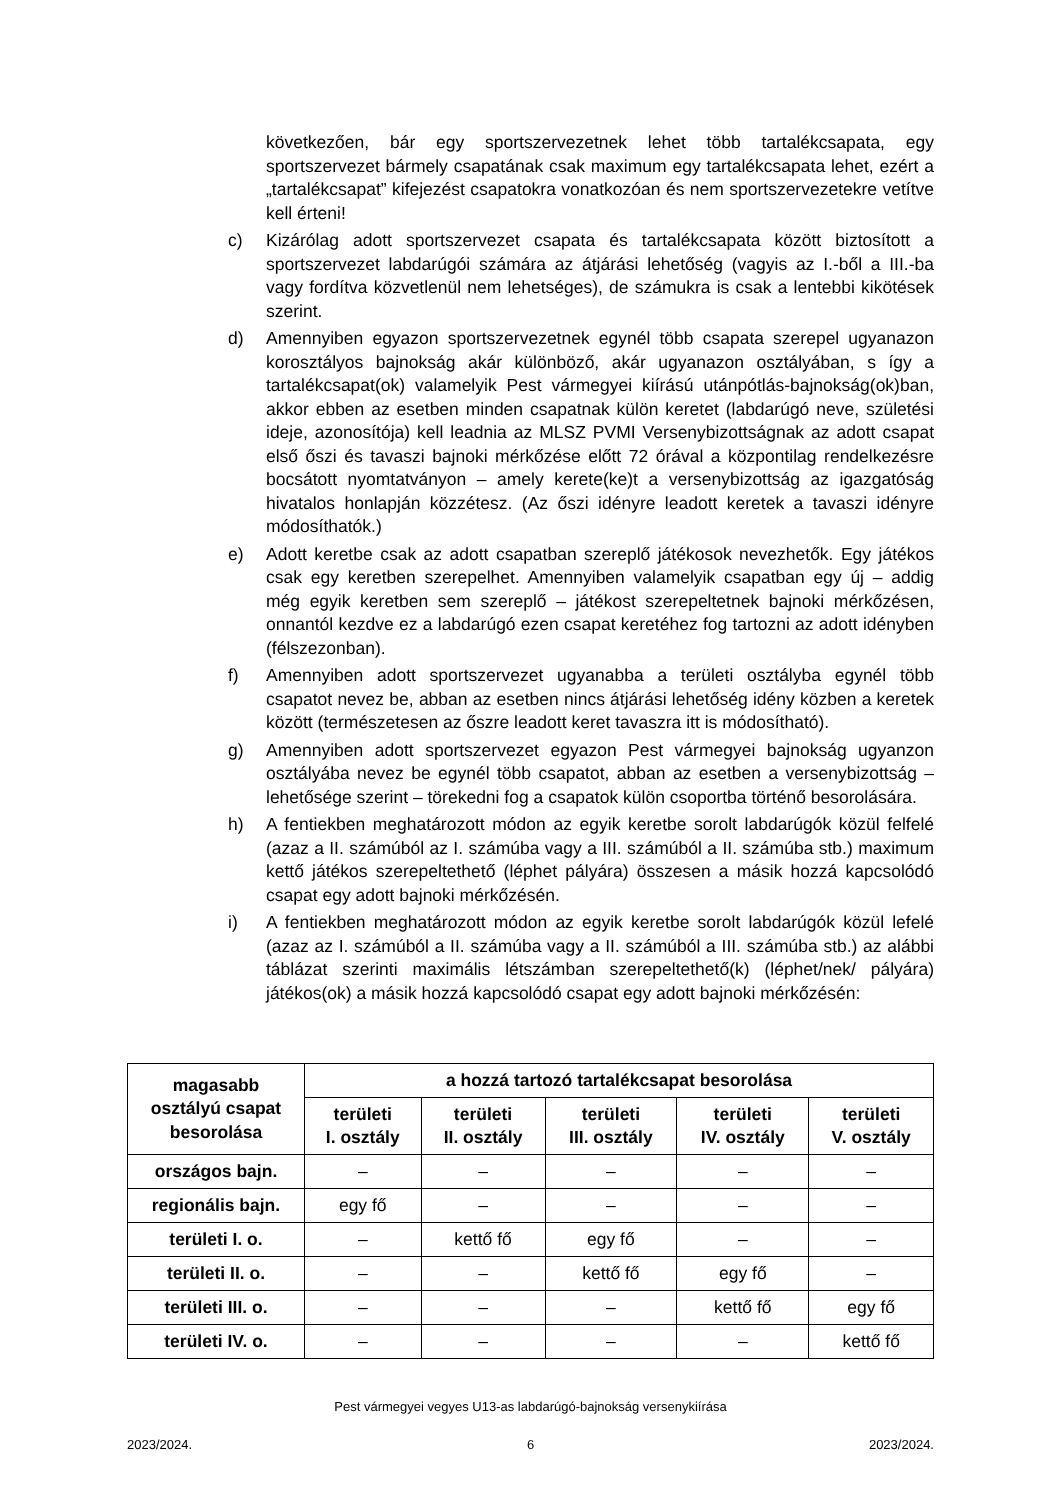következően, bár egy sportszervezetnek lehet több tartalékcsapata, egy sportszervezet bármely csapatának csak maximum egy tartalékcsapata lehet, ezért a „tartalékcsapat” kifejezést csapatokra vonatkozóan és nem sportszervezetekre vetítve kell érteni!
c) Kizárólag adott sportszervezet csapata és tartalékcsapata között biztosított a sportszervezet labdarúgói számára az átjárási lehetőség (vagyis az I.-ből a III.-ba vagy fordítva közvetlenül nem lehetséges), de számukra is csak a lentebbi kikötések szerint.
d) Amennyiben egyazon sportszervezetnek egynél több csapata szerepel ugyanazon korosztályos bajnokság akár különböző, akár ugyanazon osztályában, s így a tartalékcsapat(ok) valamelyik Pest vármegyei kiírású utánpótlás-bajnokság(ok)ban, akkor ebben az esetben minden csapatnak külön keretet (labdarúgó neve, születési ideje, azonosítója) kell leadnia az MLSZ PVMI Versenybizottságnak az adott csapat első őszi és tavaszi bajnoki mérkőzése előtt 72 órával a központilag rendelkezésre bocsátott nyomtatványon – amely kerete(ke)t a versenybizottság az igazgatóság hivatalos honlapján közzétesz. (Az őszi idényre leadott keretek a tavaszi idényre módosíthatók.)
e) Adott keretbe csak az adott csapatban szereplő játékosok nevezhetők. Egy játékos csak egy keretben szerepelhet. Amennyiben valamelyik csapatban egy új – addig még egyik keretben sem szereplő – játékost szerepeltetnek bajnoki mérkőzésen, onnantól kezdve ez a labdarúgó ezen csapat keretéhez fog tartozni az adott idényben (félszezonban).
f) Amennyiben adott sportszervezet ugyanabba a területi osztályba egynél több csapatot nevez be, abban az esetben nincs átjárási lehetőség idény közben a keretek között (természetesen az őszre leadott keret tavaszra itt is módosítható).
g) Amennyiben adott sportszervezet egyazon Pest vármegyei bajnokság ugyanzon osztályába nevez be egynél több csapatot, abban az esetben a versenybizottság – lehetősége szerint – törekedni fog a csapatok külön csoportba történő besorolására.
h) A fentiekben meghatározott módon az egyik keretbe sorolt labdarúgók közül felfelé (azaz a II. számúból az I. számúba vagy a III. számúból a II. számúba stb.) maximum kettő játékos szerepeltethető (léphet pályára) összesen a másik hozzá kapcsolódó csapat egy adott bajnoki mérkőzésén.
i) A fentiekben meghatározott módon az egyik keretbe sorolt labdarúgók közül lefelé (azaz az I. számúból a II. számúba vagy a II. számúból a III. számúba stb.) az alábbi táblázat szerinti maximális létszámban szerepeltethető(k) (léphet/nek/ pályára) játékos(ok) a másik hozzá kapcsolódó csapat egy adott bajnoki mérkőzésén:
| magasabb osztályú csapat besorolása | a hozzá tartozó tartalékcsapat besorolása | | | | |
| --- | --- | --- | --- | --- | --- |
| | területi I. osztály | területi II. osztály | területi III. osztály | területi IV. osztály | területi V. osztály |
| országos bajn. | – | – | – | – | – |
| regionális bajn. | egy fő | – | – | – | – |
| területi I. o. | – | kettő fő | egy fő | – | – |
| területi II. o. | – | – | kettő fő | egy fő | – |
| területi III. o. | – | – | – | kettő fő | egy fő |
| területi IV. o. | – | – | – | – | kettő fő |
Pest vármegyei vegyes U13-as labdarúgó-bajnokság versenykiírása
2023/2024. 6 2023/2024.